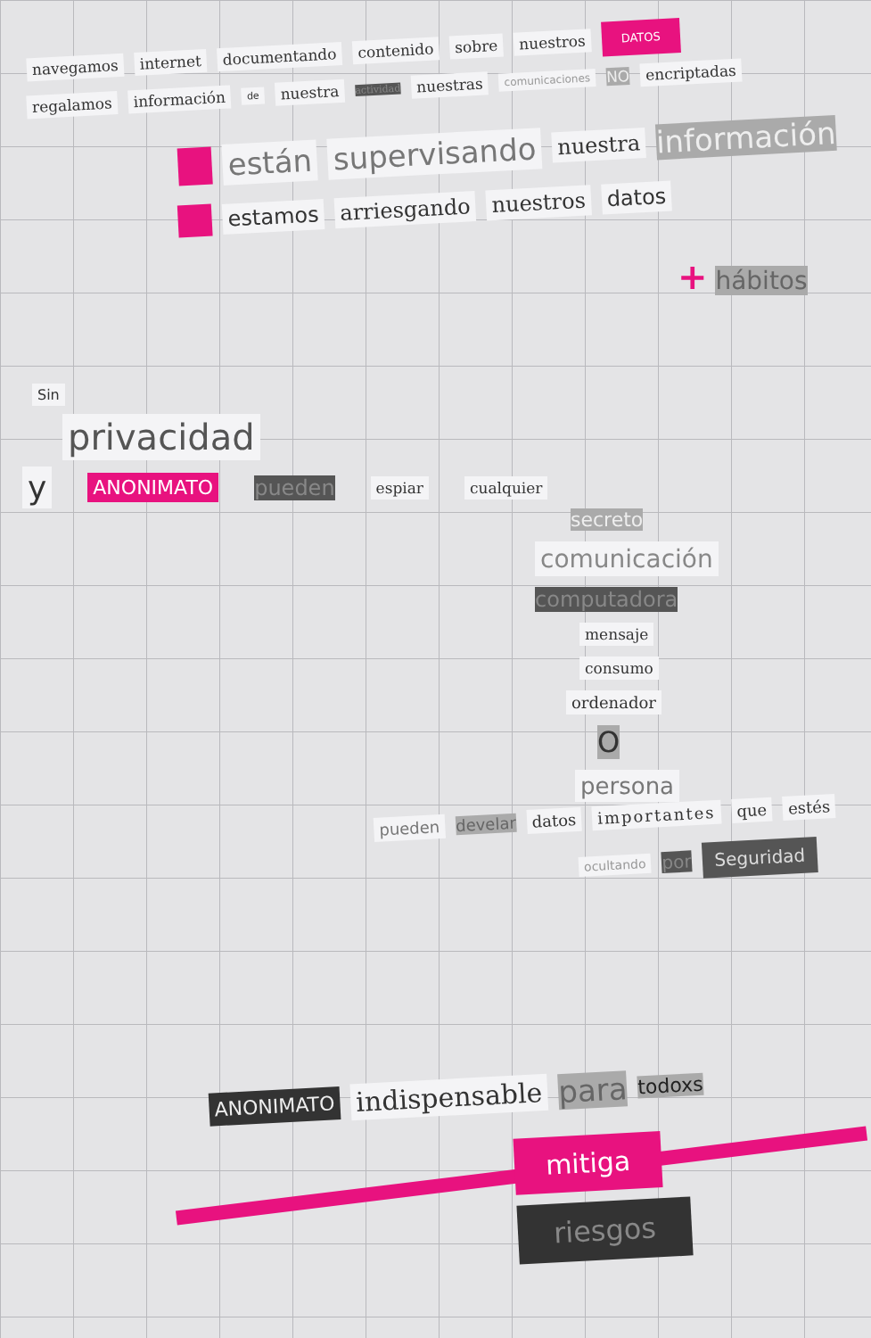navegamos internet documentando contenido sobre nuestros DATOS
regalamos información de nuestra actividad nuestras comunicaciones NO encriptadas
están supervisando nuestra información
estamos arriesgando nuestros datos
+ hábitos
Sin
privacidad
y ANONIMATO pueden espiar cualquier
secreto
comunicación
computadora
mensaje
consumo
ordenador
O
persona
pueden develar datos importantes que estés
ocultando por Seguridad
ANONIMATO indispensable para todoxs
mitiga riesgos